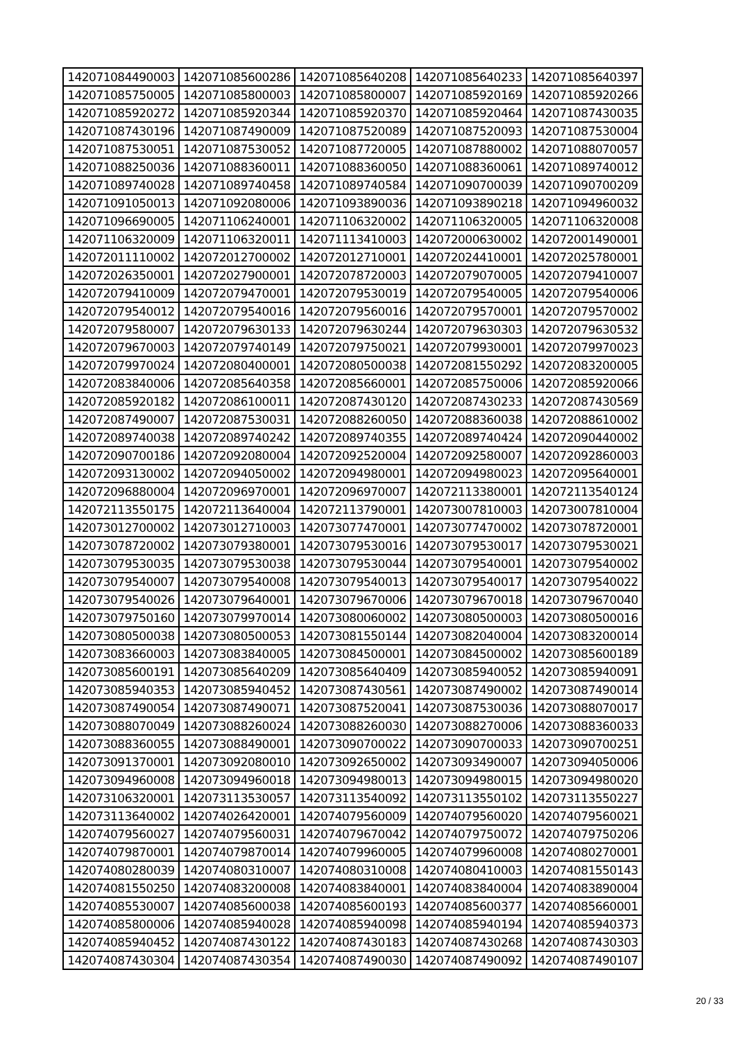| 142071084490003 | 142071085600286 | 142071085640208 | 142071085640233 | 142071085640397 |
| 142071085750005 | 142071085800003 | 142071085800007 | 142071085920169 | 142071085920266 |
| 142071085920272 | 142071085920344 | 142071085920370 | 142071085920464 | 142071087430035 |
| 142071087430196 | 142071087490009 | 142071087520089 | 142071087520093 | 142071087530004 |
| 142071087530051 | 142071087530052 | 142071087720005 | 142071087880002 | 142071088070057 |
| 142071088250036 | 142071088360011 | 142071088360050 | 142071088360061 | 142071089740012 |
| 142071089740028 | 142071089740458 | 142071089740584 | 142071090700039 | 142071090700209 |
| 142071091050013 | 142071092080006 | 142071093890036 | 142071093890218 | 142071094960032 |
| 142071096690005 | 142071106240001 | 142071106320002 | 142071106320005 | 142071106320008 |
| 142071106320009 | 142071106320011 | 142071113410003 | 142072000630002 | 142072001490001 |
| 142072011110002 | 142072012700002 | 142072012710001 | 142072024410001 | 142072025780001 |
| 142072026350001 | 142072027900001 | 142072078720003 | 142072079070005 | 142072079410007 |
| 142072079410009 | 142072079470001 | 142072079530019 | 142072079540005 | 142072079540006 |
| 142072079540012 | 142072079540016 | 142072079560016 | 142072079570001 | 142072079570002 |
| 142072079580007 | 142072079630133 | 142072079630244 | 142072079630303 | 142072079630532 |
| 142072079670003 | 142072079740149 | 142072079750021 | 142072079930001 | 142072079970023 |
| 142072079970024 | 142072080400001 | 142072080500038 | 142072081550292 | 142072083200005 |
| 142072083840006 | 142072085640358 | 142072085660001 | 142072085750006 | 142072085920066 |
| 142072085920182 | 142072086100011 | 142072087430120 | 142072087430233 | 142072087430569 |
| 142072087490007 | 142072087530031 | 142072088260050 | 142072088360038 | 142072088610002 |
| 142072089740038 | 142072089740242 | 142072089740355 | 142072089740424 | 142072090440002 |
| 142072090700186 | 142072092080004 | 142072092520004 | 142072092580007 | 142072092860003 |
| 142072093130002 | 142072094050002 | 142072094980001 | 142072094980023 | 142072095640001 |
| 142072096880004 | 142072096970001 | 142072096970007 | 142072113380001 | 142072113540124 |
| 142072113550175 | 142072113640004 | 142072113790001 | 142073007810003 | 142073007810004 |
| 142073012700002 | 142073012710003 | 142073077470001 | 142073077470002 | 142073078720001 |
| 142073078720002 | 142073079380001 | 142073079530016 | 142073079530017 | 142073079530021 |
| 142073079530035 | 142073079530038 | 142073079530044 | 142073079540001 | 142073079540002 |
| 142073079540007 | 142073079540008 | 142073079540013 | 142073079540017 | 142073079540022 |
| 142073079540026 | 142073079640001 | 142073079670006 | 142073079670018 | 142073079670040 |
| 142073079750160 | 142073079970014 | 142073080060002 | 142073080500003 | 142073080500016 |
| 142073080500038 | 142073080500053 | 142073081550144 | 142073082040004 | 142073083200014 |
| 142073083660003 | 142073083840005 | 142073084500001 | 142073084500002 | 142073085600189 |
| 142073085600191 | 142073085640209 | 142073085640409 | 142073085940052 | 142073085940091 |
| 142073085940353 | 142073085940452 | 142073087430561 | 142073087490002 | 142073087490014 |
| 142073087490054 | 142073087490071 | 142073087520041 | 142073087530036 | 142073088070017 |
| 142073088070049 | 142073088260024 | 142073088260030 | 142073088270006 | 142073088360033 |
| 142073088360055 | 142073088490001 | 142073090700022 | 142073090700033 | 142073090700251 |
| 142073091370001 | 142073092080010 | 142073092650002 | 142073093490007 | 142073094050006 |
| 142073094960008 | 142073094960018 | 142073094980013 | 142073094980015 | 142073094980020 |
| 142073106320001 | 142073113530057 | 142073113540092 | 142073113550102 | 142073113550227 |
| 142073113640002 | 142074026420001 | 142074079560009 | 142074079560020 | 142074079560021 |
| 142074079560027 | 142074079560031 | 142074079670042 | 142074079750072 | 142074079750206 |
| 142074079870001 | 142074079870014 | 142074079960005 | 142074079960008 | 142074080270001 |
| 142074080280039 | 142074080310007 | 142074080310008 | 142074080410003 | 142074081550143 |
| 142074081550250 | 142074083200008 | 142074083840001 | 142074083840004 | 142074083890004 |
| 142074085530007 | 142074085600038 | 142074085600193 | 142074085600377 | 142074085660001 |
| 142074085800006 | 142074085940028 | 142074085940098 | 142074085940194 | 142074085940373 |
| 142074085940452 | 142074087430122 | 142074087430183 | 142074087430268 | 142074087430303 |
| 142074087430304 | 142074087430354 | 142074087490030 | 142074087490092 | 142074087490107 |
20 / 33